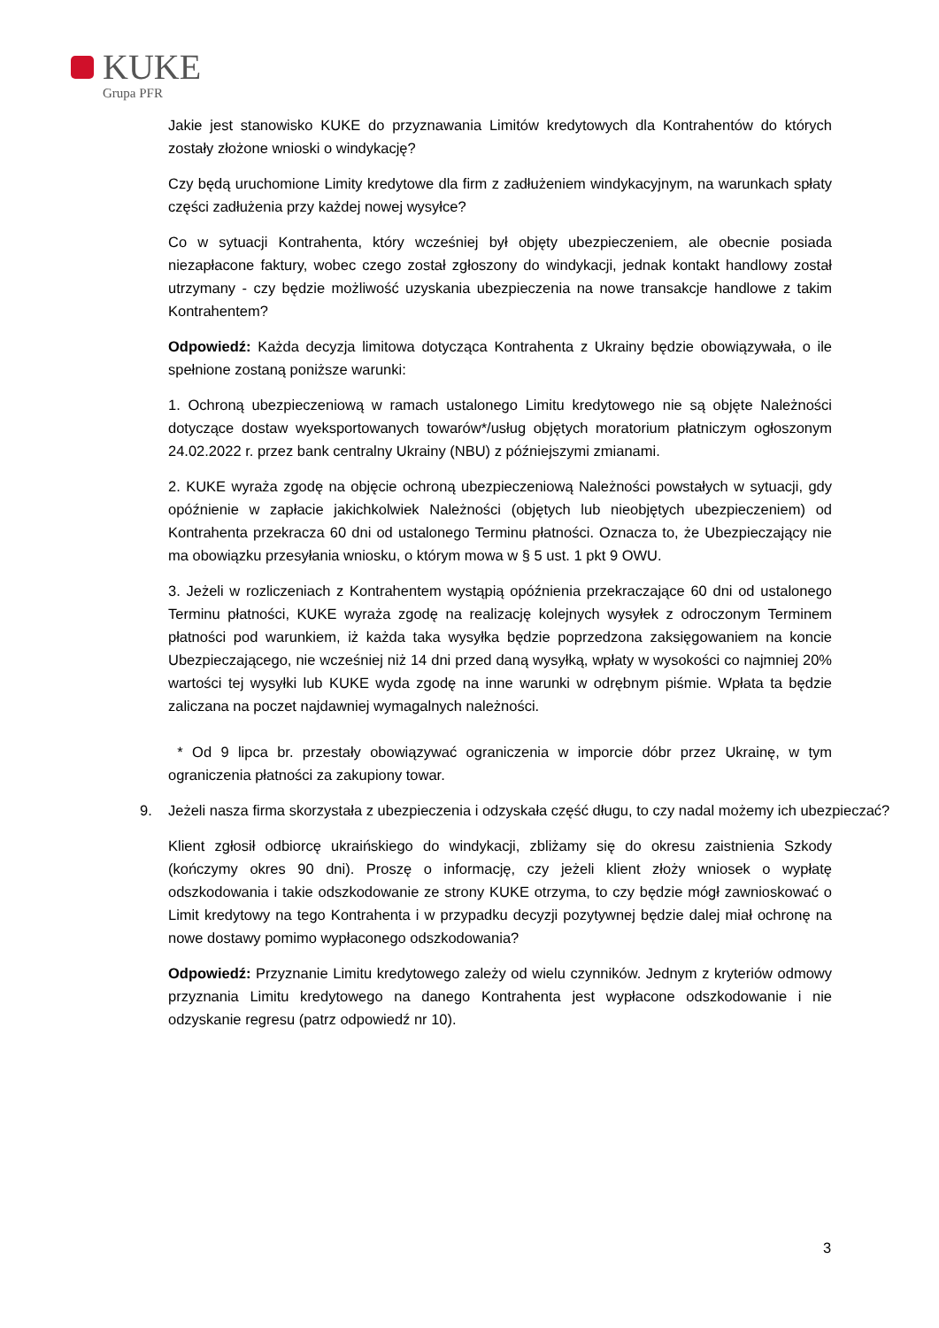KUKE
Grupa PFR
Jakie jest stanowisko KUKE do przyznawania Limitów kredytowych dla Kontrahentów do których zostały złożone wnioski o windykację?
Czy będą uruchomione Limity kredytowe dla firm z zadłużeniem windykacyjnym, na warunkach spłaty części zadłużenia przy każdej nowej wysyłce?
Co w sytuacji Kontrahenta, który wcześniej był objęty ubezpieczeniem, ale obecnie posiada niezapłacone faktury, wobec czego został zgłoszony do windykacji, jednak kontakt handlowy został utrzymany - czy będzie możliwość uzyskania ubezpieczenia na nowe transakcje handlowe z takim Kontrahentem?
Odpowiedź: Każda decyzja limitowa dotycząca Kontrahenta z Ukrainy będzie obowiązywała, o ile spełnione zostaną poniższe warunki:
1. Ochroną ubezpieczeniową w ramach ustalonego Limitu kredytowego nie są objęte Należności dotyczące dostaw wyeksportowanych towarów*/usług objętych moratorium płatniczym ogłoszonym 24.02.2022 r. przez bank centralny Ukrainy (NBU) z późniejszymi zmianami.
2. KUKE wyraża zgodę na objęcie ochroną ubezpieczeniową Należności powstałych w sytuacji, gdy opóźnienie w zapłacie jakichkolwiek Należności (objętych lub nieobjętych ubezpieczeniem) od Kontrahenta przekracza 60 dni od ustalonego Terminu płatności. Oznacza to, że Ubezpieczający nie ma obowiązku przesyłania wniosku, o którym mowa w § 5 ust. 1 pkt 9 OWU.
3. Jeżeli w rozliczeniach z Kontrahentem wystąpią opóźnienia przekraczające 60 dni od ustalonego Terminu płatności, KUKE wyraża zgodę na realizację kolejnych wysyłek z odroczonym Terminem płatności pod warunkiem, iż każda taka wysyłka będzie poprzedzona zaksięgowaniem na koncie Ubezpieczającego, nie wcześniej niż 14 dni przed daną wysyłką, wpłaty w wysokości co najmniej 20% wartości tej wysyłki lub KUKE wyda zgodę na inne warunki w odrębnym piśmie. Wpłata ta będzie zaliczana na poczet najdawniej wymagalnych należności.
* Od 9 lipca br. przestały obowiązywać ograniczenia w imporcie dóbr przez Ukrainę, w tym ograniczenia płatności za zakupiony towar.
9. Jeżeli nasza firma skorzystała z ubezpieczenia i odzyskała część długu, to czy nadal możemy ich ubezpieczać?
Klient zgłosił odbiorcę ukraińskiego do windykacji, zbliżamy się do okresu zaistnienia Szkody (kończymy okres 90 dni). Proszę o informację, czy jeżeli klient złoży wniosek o wypłatę odszkodowania i takie odszkodowanie ze strony KUKE otrzyma, to czy będzie mógł zawnioskować o Limit kredytowy na tego Kontrahenta i w przypadku decyzji pozytywnej będzie dalej miał ochronę na nowe dostawy pomimo wypłaconego odszkodowania?
Odpowiedź: Przyznanie Limitu kredytowego zależy od wielu czynników. Jednym z kryteriów odmowy przyznania Limitu kredytowego na danego Kontrahenta jest wypłacone odszkodowanie i nie odzyskanie regresu (patrz odpowiedź nr 10).
3